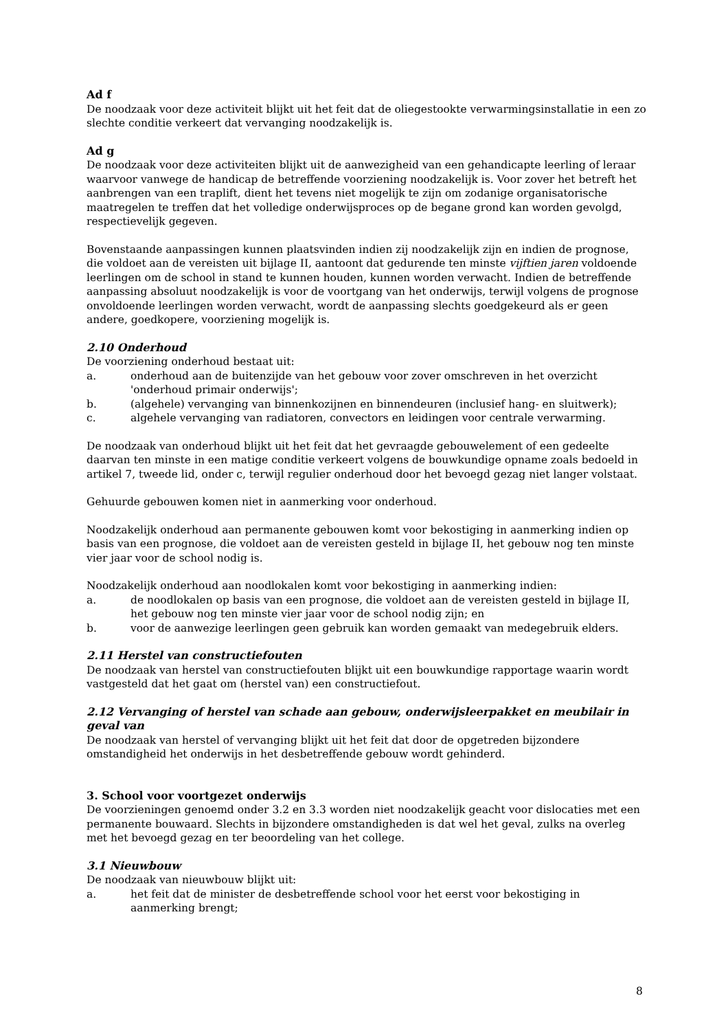Ad f
De noodzaak voor deze activiteit blijkt uit het feit dat de oliegestookte verwarmingsinstallatie in een zo slechte conditie verkeert dat vervanging noodzakelijk is.
Ad g
De noodzaak voor deze activiteiten blijkt uit de aanwezigheid van een gehandicapte leerling of leraar waarvoor vanwege de handicap de betreffende voorziening noodzakelijk is. Voor zover het betreft het aanbrengen van een traplift, dient het tevens niet mogelijk te zijn om zodanige organisatorische maatregelen te treffen dat het volledige onderwijsproces op de begane grond kan worden gevolgd, respectievelijk gegeven.
Bovenstaande aanpassingen kunnen plaatsvinden indien zij noodzakelijk zijn en indien de prognose, die voldoet aan de vereisten uit bijlage II, aantoont dat gedurende ten minste vijftien jaren voldoende leerlingen om de school in stand te kunnen houden, kunnen worden verwacht. Indien de betreffende aanpassing absoluut noodzakelijk is voor de voortgang van het onderwijs, terwijl volgens de prognose onvoldoende leerlingen worden verwacht, wordt de aanpassing slechts goedgekeurd als er geen andere, goedkopere, voorziening mogelijk is.
2.10 Onderhoud
De voorziening onderhoud bestaat uit:
a. onderhoud aan de buitenzijde van het gebouw voor zover omschreven in het overzicht 'onderhoud primair onderwijs';
b. (algehele) vervanging van binnenkozijnen en binnendeuren (inclusief hang- en sluitwerk);
c. algehele vervanging van radiatoren, convectors en leidingen voor centrale verwarming.
De noodzaak van onderhoud blijkt uit het feit dat het gevraagde gebouwelement of een gedeelte daarvan ten minste in een matige conditie verkeert volgens de bouwkundige opname zoals bedoeld in artikel 7, tweede lid, onder c, terwijl regulier onderhoud door het bevoegd gezag niet langer volstaat.
Gehuurde gebouwen komen niet in aanmerking voor onderhoud.
Noodzakelijk onderhoud aan permanente gebouwen komt voor bekostiging in aanmerking indien op basis van een prognose, die voldoet aan de vereisten gesteld in bijlage II, het gebouw nog ten minste vier jaar voor de school nodig is.
Noodzakelijk onderhoud aan noodlokalen komt voor bekostiging in aanmerking indien:
a. de noodlokalen op basis van een prognose, die voldoet aan de vereisten gesteld in bijlage II, het gebouw nog ten minste vier jaar voor de school nodig zijn; en
b. voor de aanwezige leerlingen geen gebruik kan worden gemaakt van medegebruik elders.
2.11 Herstel van constructiefouten
De noodzaak van herstel van constructiefouten blijkt uit een bouwkundige rapportage waarin wordt vastgesteld dat het gaat om (herstel van) een constructiefout.
2.12 Vervanging of herstel van schade aan gebouw, onderwijsleerpakket en meubilair in geval van
De noodzaak van herstel of vervanging blijkt uit het feit dat door de opgetreden bijzondere omstandigheid het onderwijs in het desbetreffende gebouw wordt gehinderd.
3. School voor voortgezet onderwijs
De voorzieningen genoemd onder 3.2 en 3.3 worden niet noodzakelijk geacht voor dislocaties met een permanente bouwaard. Slechts in bijzondere omstandigheden is dat wel het geval, zulks na overleg met het bevoegd gezag en ter beoordeling van het college.
3.1 Nieuwbouw
De noodzaak van nieuwbouw blijkt uit:
a. het feit dat de minister de desbetreffende school voor het eerst voor bekostiging in aanmerking brengt;
8